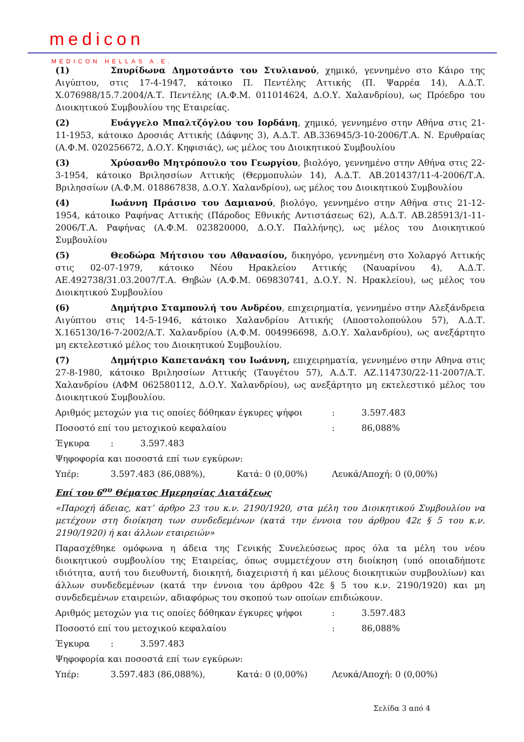medicon
MEDICON HELLAS A.E.
(1) Σπυρίδωνα Δημοτσάντο του Στυλιανού, χημικό, γεννημένο στο Κάιρο της Αιγύπτου, στις 17-4-1947, κάτοικο Π. Πεντέλης Αττικής (Π. Ψαρρέα 14), Α.Δ.Τ. Χ.076988/15.7.2004/Α.Τ. Πεντέλης (Α.Φ.Μ. 011014624, Δ.Ο.Υ. Χαλανδρίου), ως Πρόεδρο του Διοικητικού Συμβουλίου της Εταιρείας.
(2) Ευάγγελο Μπαλτζόγλου του Ιορδάνη, χημικό, γεννημένο στην Αθήνα στις 21-11-1953, κάτοικο Δροσιάς Αττικής (Δάφνης 3), Α.Δ.Τ. ΑΒ.336945/3-10-2006/Τ.Α. Ν. Ερυθραίας (Α.Φ.Μ. 020256672, Δ.Ο.Υ. Κηφισιάς), ως μέλος του Διοικητικού Συμβουλίου
(3) Χρύσανθο Μητρόπουλο του Γεωργίου, βιολόγο, γεννημένο στην Αθήνα στις 22-3-1954, κάτοικο Βριλησσίων Αττικής (Θερμοπυλών 14), Α.Δ.Τ. ΑΒ.201437/11-4-2006/Τ.Α. Βριλησσίων (Α.Φ.Μ. 018867838, Δ.Ο.Υ. Χαλανδρίου), ως μέλος του Διοικητικού Συμβουλίου
(4) Ιωάννη Πράσινο του Δαμιανού, βιολόγο, γεννημένο στην Αθήνα στις 21-12-1954, κάτοικο Ραφήνας Αττικής (Πάροδος Εθνικής Αντιστάσεως 62), Α.Δ.Τ. ΑΒ.285913/1-11-2006/Τ.Α. Ραφήνας (Α.Φ.Μ. 023820000, Δ.Ο.Υ. Παλλήνης), ως μέλος του Διοικητικού Συμβουλίου
(5) Θεοδώρα Μήτσιου του Αθανασίου, δικηγόρο, γεννημένη στο Χολαργό Αττικής στις 02-07-1979, κάτοικο Νέου Ηρακλείου Αττικής (Ναυαρίνου 4), Α.Δ.Τ. ΑΕ.492738/31.03.2007/Τ.Α. Θηβών (Α.Φ.Μ. 069830741, Δ.Ο.Υ. Ν. Ηρακλείου), ως μέλος του Διοικητικού Συμβουλίου
(6) Δημήτριο Σταμπουλή του Ανδρέου, επιχειρηματία, γεννημένο στην Αλεξάνδρεια Αιγύπτου στις 14-5-1946, κάτοικο Χαλανδρίου Αττικής (Αποστολοπούλου 57), Α.Δ.Τ. Χ.165130/16-7-2002/Α.Τ. Χαλανδρίου (Α.Φ.Μ. 004996698, Δ.Ο.Υ. Χαλανδρίου), ως ανεξάρτητο μη εκτελεστικό μέλος του Διοικητικού Συμβουλίου.
(7) Δημήτριο Καπετανάκη του Ιωάννη, επιχειρηματία, γεννημένο στην Αθηνα στις 27-8-1980, κάτοικο Βριλησσίων Αττικής (Ταυγέτου 57), Α.Δ.Τ. ΑΖ.114730/22-11-2007/Α.Τ. Χαλανδρίου (ΑΦΜ 062580112, Δ.Ο.Υ. Χαλανδρίου), ως ανεξάρτητο μη εκτελεστικό μέλος του Διοικητικού Συμβουλίου.
Αριθμός μετοχών για τις οποίες δόθηκαν έγκυρες ψήφοι: 3.597.483
Ποσοστό επί του μετοχικού κεφαλαίου: 86,088%
Έγκυρα: 3.597.483
Ψηφοφορία και ποσοστά επί των εγκύρων:
Υπέρ: 3.597.483 (86,088%), Κατά: 0 (0,00%) Λευκά/Αποχή: 0 (0,00%)
Επί του 6<sup>ου</sup> Θέματος Ημερησίας Διατάξεως
«Παροχή άδειας, κατ’ άρθρο 23 του κ.ν. 2190/1920, στα μέλη του Διοικητικού Συμβουλίου να μετέχουν στη διοίκηση των συνδεδεμένων (κατά την έννοια του άρθρου 42ε § 5 του κ.ν. 2190/1920) ή και άλλων εταιρειών»
Παρασχέθηκε ομόφωνα η άδεια της Γενικής Συνελεύσεως προς όλα τα μέλη του νέου διοικητικού συμβουλίου της Εταιρείας, όπως συμμετέχουν στη διοίκηση (υπό οποιαδήποτε ιδιότητα, αυτή του διευθυντή, διοικητή, διαχειριστή ή και μέλους διοικητικών συμβουλίων) και άλλων συνδεδεμένων (κατά την έννοια του άρθρου 42ε § 5 του κ.ν. 2190/1920) και μη συνδεδεμένων εταιρειών, αδιαφόρως του σκοπού των οποίων επιδιώκουν.
Αριθμός μετοχών για τις οποίες δόθηκαν έγκυρες ψήφοι: 3.597.483
Ποσοστό επί του μετοχικού κεφαλαίου: 86,088%
Έγκυρα: 3.597.483
Ψηφοφορία και ποσοστά επί των εγκύρων:
Υπέρ: 3.597.483 (86,088%), Κατά: 0 (0,00%) Λευκά/Αποχή: 0 (0,00%)
Σελίδα 3 από 4